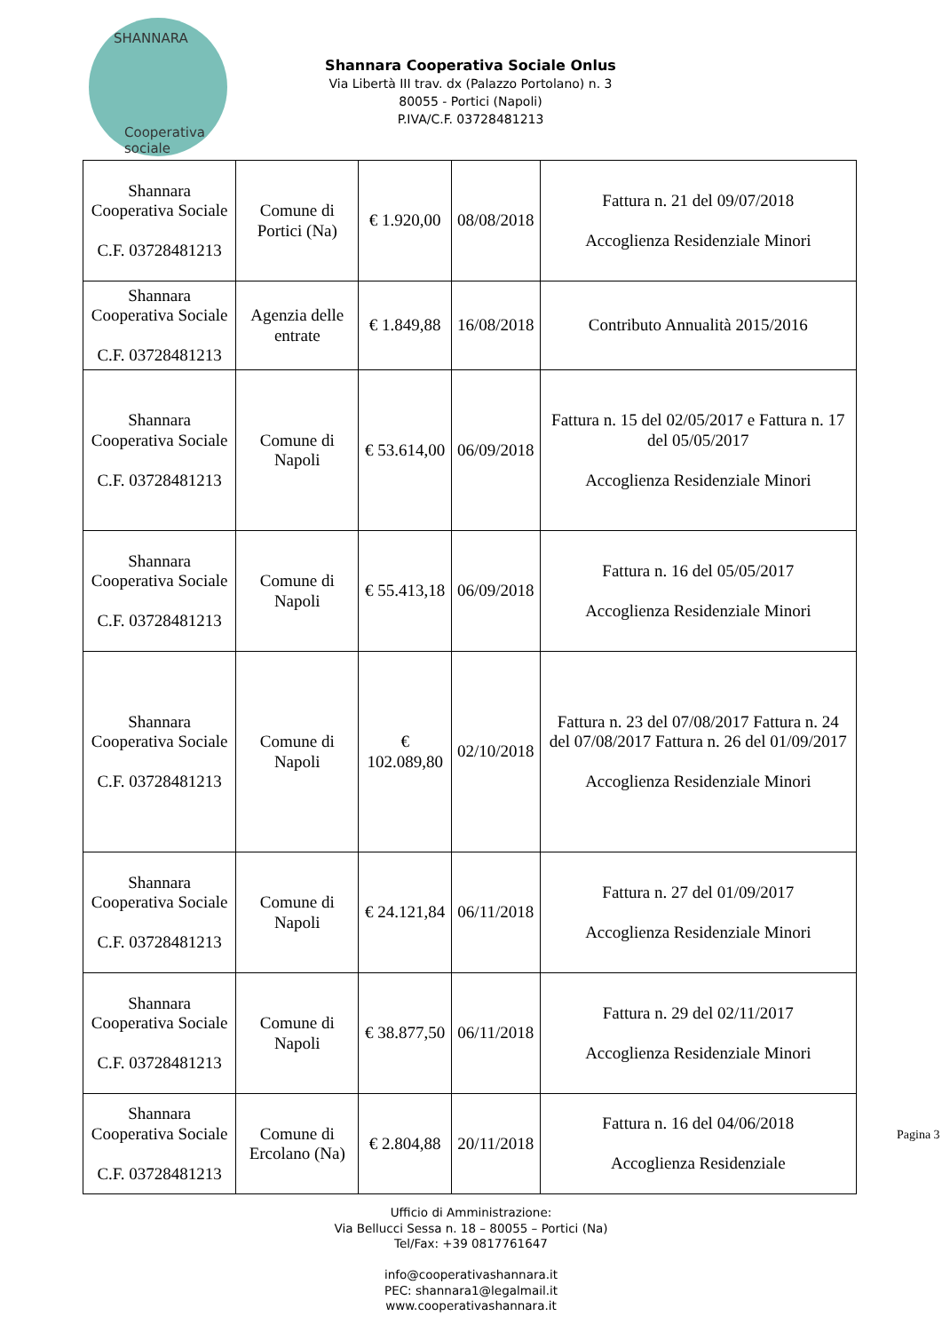SHANNARA
Cooperativa sociale
Shannara Cooperativa Sociale Onlus
Via Libertà III trav. dx (Palazzo Portolano) n. 3
80055 - Portici (Napoli)
P.IVA/C.F. 03728481213
| Shannara Cooperativa Sociale C.F. 03728481213 | Comune di Portici (Na) | € 1.920,00 | 08/08/2018 | Fattura n. 21 del 09/07/2018 Accoglienza Residenziale Minori |
| Shannara Cooperativa Sociale C.F. 03728481213 | Agenzia delle entrate | € 1.849,88 | 16/08/2018 | Contributo Annualità 2015/2016 |
| Shannara Cooperativa Sociale C.F. 03728481213 | Comune di Napoli | € 53.614,00 | 06/09/2018 | Fattura n. 15 del 02/05/2017 e Fattura n. 17 del 05/05/2017 Accoglienza Residenziale Minori |
| Shannara Cooperativa Sociale C.F. 03728481213 | Comune di Napoli | € 55.413,18 | 06/09/2018 | Fattura n. 16 del 05/05/2017 Accoglienza Residenziale Minori |
| Shannara Cooperativa Sociale C.F. 03728481213 | Comune di Napoli | € 102.089,80 | 02/10/2018 | Fattura n. 23 del 07/08/2017 Fattura n. 24 del 07/08/2017 Fattura n. 26 del 01/09/2017 Accoglienza Residenziale Minori |
| Shannara Cooperativa Sociale C.F. 03728481213 | Comune di Napoli | € 24.121,84 | 06/11/2018 | Fattura n. 27 del 01/09/2017 Accoglienza Residenziale Minori |
| Shannara Cooperativa Sociale C.F. 03728481213 | Comune di Napoli | € 38.877,50 | 06/11/2018 | Fattura n. 29 del 02/11/2017 Accoglienza Residenziale Minori |
| Shannara Cooperativa Sociale C.F. 03728481213 | Comune di Ercolano (Na) | € 2.804,88 | 20/11/2018 | Fattura n. 16 del 04/06/2018 Accoglienza Residenziale |
Pagina 3
Ufficio di Amministrazione:
Via Bellucci Sessa n. 18 – 80055 – Portici (Na)
Tel/Fax: +39 0817761647
info@cooperativashannara.it
PEC: shannara1@legalmail.it
www.cooperativashannara.it